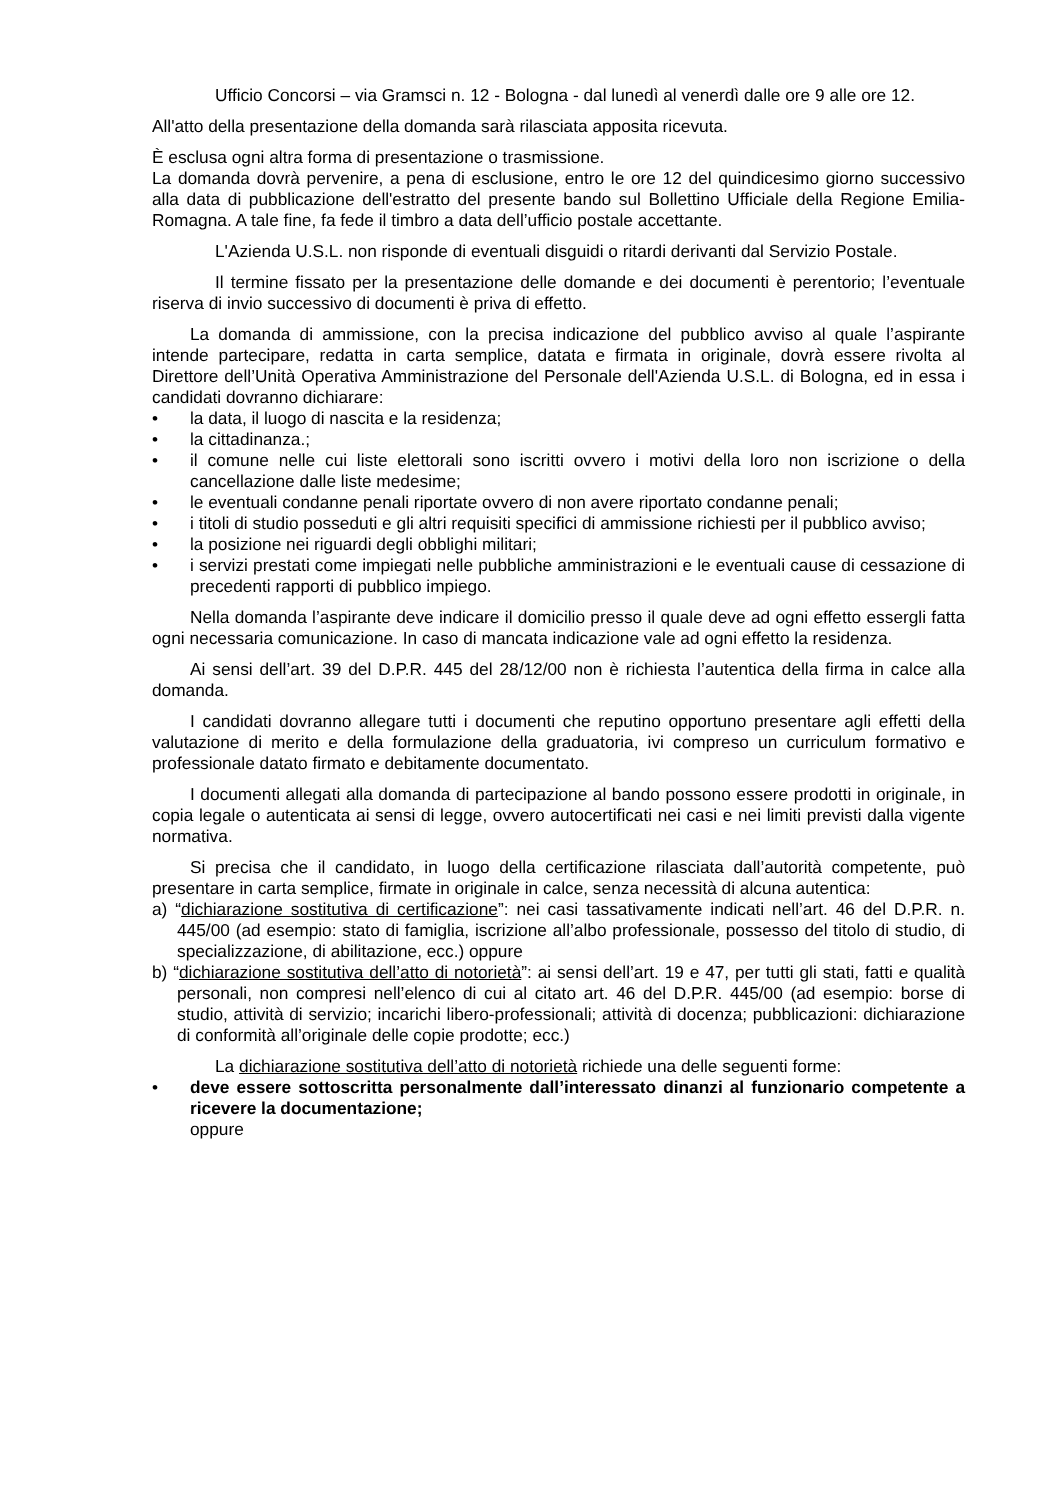Ufficio Concorsi – via Gramsci n. 12 - Bologna - dal lunedì al venerdì dalle ore 9 alle ore 12.
All'atto della presentazione della domanda sarà rilasciata apposita ricevuta.
È esclusa ogni altra forma di presentazione o trasmissione.
La domanda dovrà pervenire, a pena di esclusione, entro le ore 12 del quindicesimo giorno successivo alla data di pubblicazione dell'estratto del presente bando sul Bollettino Ufficiale della Regione Emilia-Romagna. A tale fine, fa fede il timbro a data dell’ufficio postale accettante.
L'Azienda U.S.L. non risponde di eventuali disguidi o ritardi derivanti dal Servizio Postale.
Il termine fissato per la presentazione delle domande e dei documenti è perentorio; l’eventuale riserva di invio successivo di documenti è priva di effetto.
La domanda di ammissione, con la precisa indicazione del pubblico avviso al quale l’aspirante intende partecipare, redatta in carta semplice, datata e firmata in originale, dovrà essere rivolta al Direttore dell’Unità Operativa Amministrazione del Personale dell'Azienda U.S.L. di Bologna, ed in essa i candidati dovranno dichiarare:
• la data, il luogo di nascita e la residenza;
• la cittadinanza.;
• il comune nelle cui liste elettorali sono iscritti ovvero i motivi della loro non iscrizione o della cancellazione dalle liste medesime;
• le eventuali condanne penali riportate ovvero di non avere riportato condanne penali;
• i titoli di studio posseduti e gli altri requisiti specifici di ammissione richiesti per il pubblico avviso;
• la posizione nei riguardi degli obblighi militari;
• i servizi prestati come impiegati nelle pubbliche amministrazioni e le eventuali cause di cessazione di precedenti rapporti di pubblico impiego.
Nella domanda l’aspirante deve indicare il domicilio presso il quale deve ad ogni effetto essergli fatta ogni necessaria comunicazione. In caso di mancata indicazione vale ad ogni effetto la residenza.
Ai sensi dell’art. 39 del D.P.R. 445 del 28/12/00 non è richiesta l’autentica della firma in calce alla domanda.
I candidati dovranno allegare tutti i documenti che reputino opportuno presentare agli effetti della valutazione di merito e della formulazione della graduatoria, ivi compreso un curriculum formativo e professionale datato firmato e debitamente documentato.
I documenti allegati alla domanda di partecipazione al bando possono essere prodotti in originale, in copia legale o autenticata ai sensi di legge, ovvero autocertificati nei casi e nei limiti previsti dalla vigente normativa.
Si precisa che il candidato, in luogo della certificazione rilasciata dall’autorità competente, può presentare in carta semplice, firmate in originale in calce, senza necessità di alcuna autentica:
a) “dichiarazione sostitutiva di certificazione”: nei casi tassativamente indicati nell’art. 46 del D.P.R. n. 445/00 (ad esempio: stato di famiglia, iscrizione all’albo professionale, possesso del titolo di studio, di specializzazione, di abilitazione, ecc.) oppure
b) “dichiarazione sostitutiva dell’atto di notorietà”: ai sensi dell’art. 19 e 47, per tutti gli stati, fatti e qualità personali, non compresi nell’elenco di cui al citato art. 46 del D.P.R. 445/00 (ad esempio: borse di studio, attività di servizio; incarichi libero-professionali; attività di docenza; pubblicazioni: dichiarazione di conformità all’originale delle copie prodotte; ecc.)
La dichiarazione sostitutiva dell’atto di notorietà richiede una delle seguenti forme:
• deve essere sottoscritta personalmente dall’interessato dinanzi al funzionario competente a ricevere la documentazione;
oppure